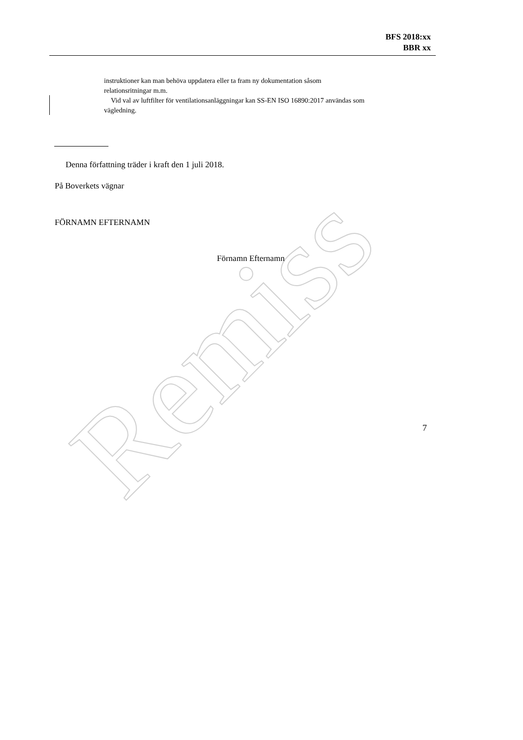Remiss
BFS 2018:xx
BBR xx
instruktioner kan man behöva uppdatera eller ta fram ny dokumentation såsom relationsritningar m.m.
Vid val av luftfilter för ventilationsanläggningar kan SS-EN ISO 16890:2017 användas som vägledning.
Denna författning träder i kraft den 1 juli 2018.
På Boverkets vägnar
FÖRNAMN EFTERNAMN
Förnamn Efternamn
7